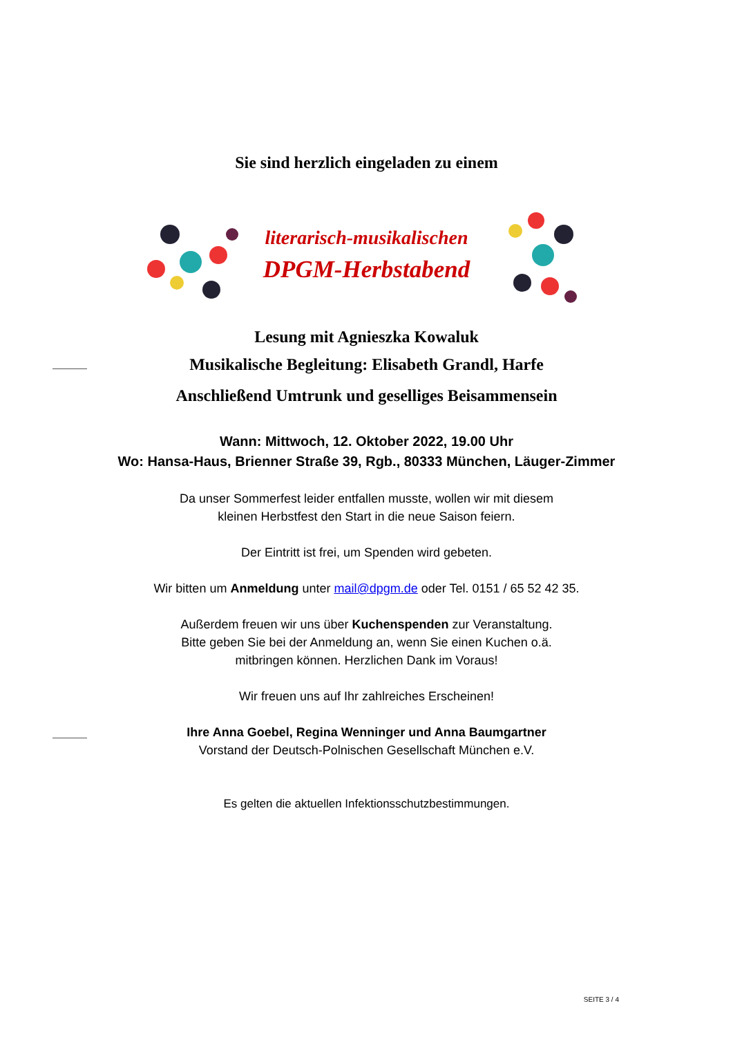Sie sind herzlich eingeladen zu einem
literarisch-musikalischen
DPGM-Herbstabend
Lesung mit Agnieszka Kowaluk
Musikalische Begleitung: Elisabeth Grandl, Harfe
Anschließend Umtrunk und geselliges Beisammensein
Wann: Mittwoch, 12. Oktober 2022, 19.00 Uhr
Wo: Hansa-Haus, Brienner Straße 39, Rgb., 80333 München, Läuger-Zimmer
Da unser Sommerfest leider entfallen musste, wollen wir mit diesem
kleinen Herbstfest den Start in die neue Saison feiern.
Der Eintritt ist frei, um Spenden wird gebeten.
Wir bitten um Anmeldung unter mail@dpgm.de oder Tel. 0151 / 65 52 42 35.
Außerdem freuen wir uns über Kuchenspenden zur Veranstaltung.
Bitte geben Sie bei der Anmeldung an, wenn Sie einen Kuchen o.ä.
mitbringen können. Herzlichen Dank im Voraus!
Wir freuen uns auf Ihr zahlreiches Erscheinen!
Ihre Anna Goebel, Regina Wenninger und Anna Baumgartner
Vorstand der Deutsch-Polnischen Gesellschaft München e.V.
Es gelten die aktuellen Infektionsschutzbestimmungen.
SEITE 3 / 4